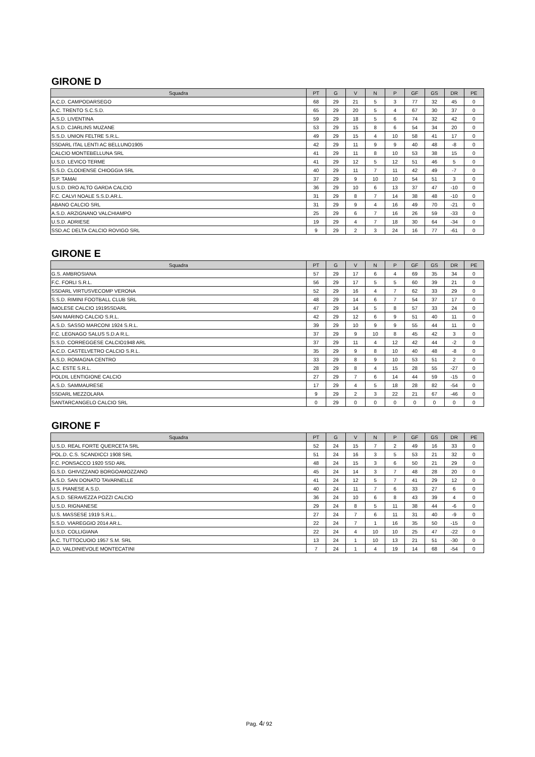GIRONE D
| Squadra | PT | G | V | N | P | GF | GS | DR | PE |
| --- | --- | --- | --- | --- | --- | --- | --- | --- | --- |
| A.C.D. CAMPODARSEGO | 68 | 29 | 21 | 5 | 3 | 77 | 32 | 45 | 0 |
| A.C. TRENTO S.C.S.D. | 65 | 29 | 20 | 5 | 4 | 67 | 30 | 37 | 0 |
| A.S.D. LIVENTINA | 59 | 29 | 18 | 5 | 6 | 74 | 32 | 42 | 0 |
| A.S.D. CJARLINS MUZANE | 53 | 29 | 15 | 8 | 6 | 54 | 34 | 20 | 0 |
| S.S.D. UNION FELTRE S.R.L. | 49 | 29 | 15 | 4 | 10 | 58 | 41 | 17 | 0 |
| SSDARL ITAL LENTI AC BELLUNO1905 | 42 | 29 | 11 | 9 | 9 | 40 | 48 | -8 | 0 |
| CALCIO MONTEBELLUNA SRL | 41 | 29 | 11 | 8 | 10 | 53 | 38 | 15 | 0 |
| U.S.D. LEVICO TERME | 41 | 29 | 12 | 5 | 12 | 51 | 46 | 5 | 0 |
| S.S.D. CLODIENSE CHIOGGIA SRL | 40 | 29 | 11 | 7 | 11 | 42 | 49 | -7 | 0 |
| S.P. TAMAI | 37 | 29 | 9 | 10 | 10 | 54 | 51 | 3 | 0 |
| U.S.D. DRO ALTO GARDA CALCIO | 36 | 29 | 10 | 6 | 13 | 37 | 47 | -10 | 0 |
| F.C. CALVI NOALE S.S.D.AR.L. | 31 | 29 | 8 | 7 | 14 | 38 | 48 | -10 | 0 |
| ABANO CALCIO SRL | 31 | 29 | 9 | 4 | 16 | 49 | 70 | -21 | 0 |
| A.S.D. ARZIGNANO VALCHIAMPO | 25 | 29 | 6 | 7 | 16 | 26 | 59 | -33 | 0 |
| U.S.D. ADRIESE | 19 | 29 | 4 | 7 | 18 | 30 | 64 | -34 | 0 |
| SSD.AC DELTA CALCIO ROVIGO SRL | 9 | 29 | 2 | 3 | 24 | 16 | 77 | -61 | 0 |
GIRONE E
| Squadra | PT | G | V | N | P | GF | GS | DR | PE |
| --- | --- | --- | --- | --- | --- | --- | --- | --- | --- |
| G.S. AMBROSIANA | 57 | 29 | 17 | 6 | 4 | 69 | 35 | 34 | 0 |
| F.C. FORLI S.R.L. | 56 | 29 | 17 | 5 | 5 | 60 | 39 | 21 | 0 |
| SSDARL VIRTUSVECOMP VERONA | 52 | 29 | 16 | 4 | 7 | 62 | 33 | 29 | 0 |
| S.S.D. RIMINI FOOTBALL CLUB SRL | 48 | 29 | 14 | 6 | 7 | 54 | 37 | 17 | 0 |
| IMOLESE CALCIO 1919SSDARL | 47 | 29 | 14 | 5 | 8 | 57 | 33 | 24 | 0 |
| SAN MARINO CALCIO S.R.L. | 42 | 29 | 12 | 6 | 9 | 51 | 40 | 11 | 0 |
| A.S.D. SASSO MARCONI 1924 S.R.L. | 39 | 29 | 10 | 9 | 9 | 55 | 44 | 11 | 0 |
| F.C. LEGNAGO SALUS S.D.A R.L. | 37 | 29 | 9 | 10 | 8 | 45 | 42 | 3 | 0 |
| S.S.D. CORREGGESE CALCIO1948 ARL | 37 | 29 | 11 | 4 | 12 | 42 | 44 | -2 | 0 |
| A.C.D. CASTELVETRO CALCIO S.R.L. | 35 | 29 | 9 | 8 | 10 | 40 | 48 | -8 | 0 |
| A.S.D. ROMAGNA CENTRO | 33 | 29 | 8 | 9 | 10 | 53 | 51 | 2 | 0 |
| A.C. ESTE S.R.L. | 28 | 29 | 8 | 4 | 15 | 28 | 55 | -27 | 0 |
| POLDIL LENTIGIONE CALCIO | 27 | 29 | 7 | 6 | 14 | 44 | 59 | -15 | 0 |
| A.S.D. SAMMAURESE | 17 | 29 | 4 | 5 | 18 | 28 | 82 | -54 | 0 |
| SSDARL MEZZOLARA | 9 | 29 | 2 | 3 | 22 | 21 | 67 | -46 | 0 |
| SANTARCANGELO CALCIO SRL | 0 | 29 | 0 | 0 | 0 | 0 | 0 | 0 | 0 |
GIRONE F
| Squadra | PT | G | V | N | P | GF | GS | DR | PE |
| --- | --- | --- | --- | --- | --- | --- | --- | --- | --- |
| U.S.D. REAL FORTE QUERCETA SRL | 52 | 24 | 15 | 7 | 2 | 49 | 16 | 33 | 0 |
| POL.D. C.S. SCANDICCI 1908 SRL | 51 | 24 | 16 | 3 | 5 | 53 | 21 | 32 | 0 |
| F.C. PONSACCO 1920 SSD ARL | 48 | 24 | 15 | 3 | 6 | 50 | 21 | 29 | 0 |
| G.S.D. GHIVIZZANO BORGOAMOZZANO | 45 | 24 | 14 | 3 | 7 | 48 | 28 | 20 | 0 |
| A.S.D. SAN DONATO TAVARNELLE | 41 | 24 | 12 | 5 | 7 | 41 | 29 | 12 | 0 |
| U.S. PIANESE A.S.D. | 40 | 24 | 11 | 7 | 6 | 33 | 27 | 6 | 0 |
| A.S.D. SERAVEZZA POZZI CALCIO | 36 | 24 | 10 | 6 | 8 | 43 | 39 | 4 | 0 |
| U.S.D. RIGNANESE | 29 | 24 | 8 | 5 | 11 | 38 | 44 | -6 | 0 |
| U.S. MASSESE 1919 S.R.L.. | 27 | 24 | 7 | 6 | 11 | 31 | 40 | -9 | 0 |
| S.S.D. VIAREGGIO 2014 AR.L. | 22 | 24 | 7 | 1 | 16 | 35 | 50 | -15 | 0 |
| U.S.D. COLLIGIANA | 22 | 24 | 4 | 10 | 10 | 25 | 47 | -22 | 0 |
| A.C. TUTTOCUOIO 1957 S.M. SRL | 13 | 24 | 1 | 10 | 13 | 21 | 51 | -30 | 0 |
| A.D. VALDINIEVOLE MONTECATINI | 7 | 24 | 1 | 4 | 19 | 14 | 68 | -54 | 0 |
Pag. 4/ 92